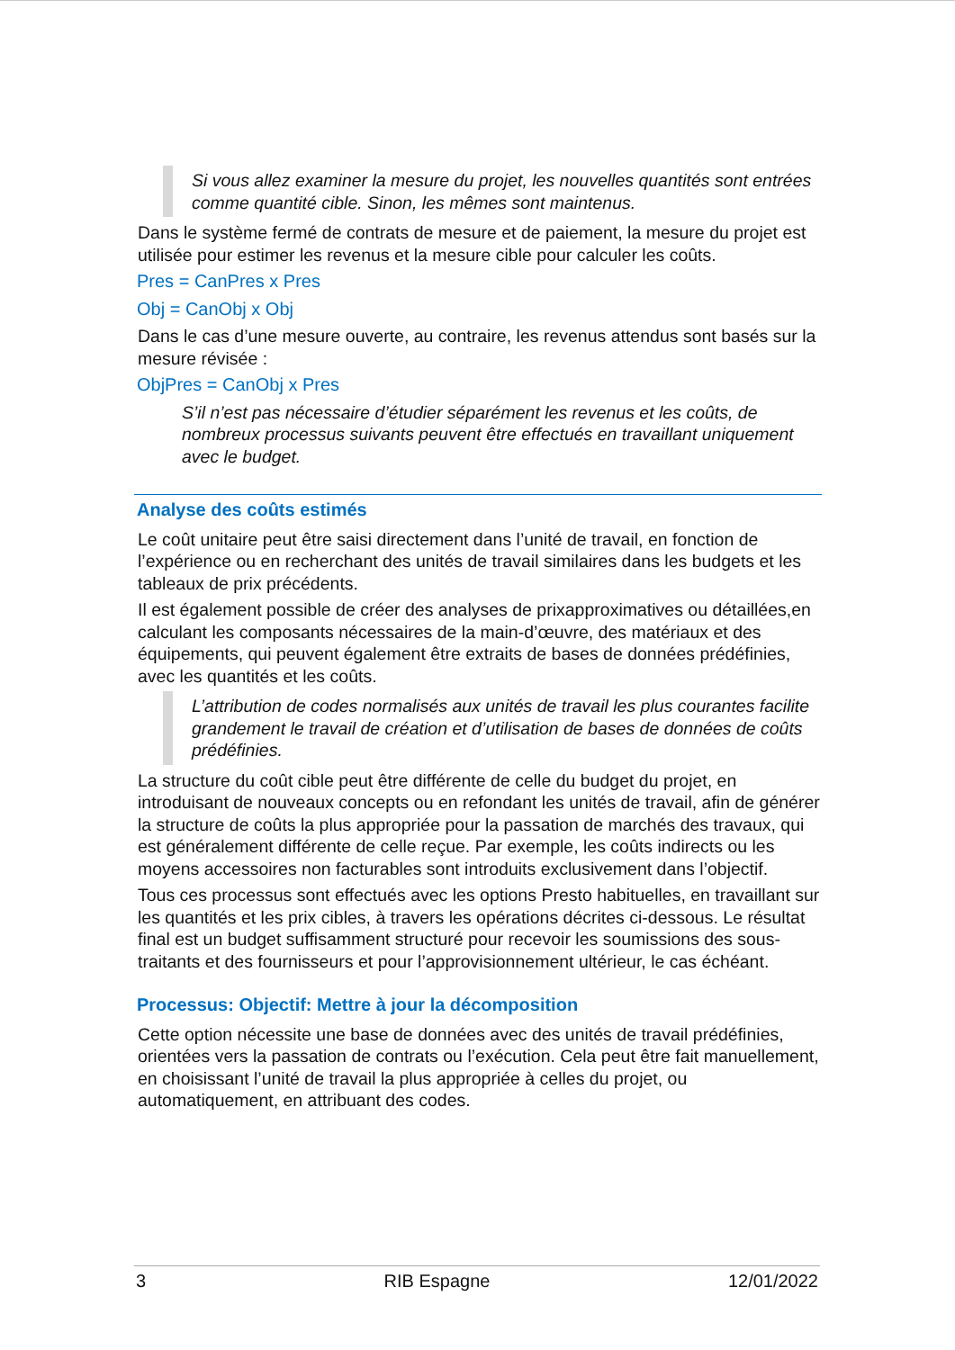Si vous allez examiner la mesure du projet, les nouvelles quantités sont entrées comme quantité cible. Sinon, les mêmes sont maintenus.
Dans le système fermé de contrats de mesure et de paiement, la mesure du projet est utilisée pour estimer les revenus et la mesure cible pour calculer les coûts.
Pres = CanPres x Pres
Obj = CanObj x Obj
Dans le cas d’une mesure ouverte, au contraire, les revenus attendus sont basés sur la mesure révisée :
ObjPres = CanObj x Pres
S’il n’est pas nécessaire d’étudier séparément les revenus et les coûts, de nombreux processus suivants peuvent être effectués en travaillant uniquement avec le budget.
Analyse des coûts estimés
Le coût unitaire peut être saisi directement dans l’unité de travail, en fonction de l’expérience ou en recherchant des unités de travail similaires dans les budgets et les tableaux de prix précédents.
Il est également possible de créer des analyses de prixapproximatives ou détaillées,en calculant les composants nécessaires de la main-d’œuvre, des matériaux et des équipements, qui peuvent également être extraits de bases de données prédéfinies, avec les quantités et les coûts.
L’attribution de codes normalisés aux unités de travail les plus courantes facilite grandement le travail de création et d’utilisation de bases de données de coûts prédéfinies.
La structure du coût cible peut être différente de celle du budget du projet, en introduisant de nouveaux concepts ou en refondant les unités de travail, afin de générer la structure de coûts la plus appropriée pour la passation de marchés des travaux, qui est généralement différente de celle reçue. Par exemple, les coûts indirects ou les moyens accessoires non facturables sont introduits exclusivement dans l’objectif.
Tous ces processus sont effectués avec les options Presto habituelles, en travaillant sur les quantités et les prix cibles, à travers les opérations décrites ci-dessous. Le résultat final est un budget suffisamment structuré pour recevoir les soumissions des sous-traitants et des fournisseurs et pour l’approvisionnement ultérieur, le cas échéant.
Processus: Objectif: Mettre à jour la décomposition
Cette option nécessite une base de données avec des unités de travail prédéfinies, orientées vers la passation de contrats ou l’exécution. Cela peut être fait manuellement, en choisissant l’unité de travail la plus appropriée à celles du projet, ou automatiquement, en attribuant des codes.
3 RIB Espagne 12/01/2022